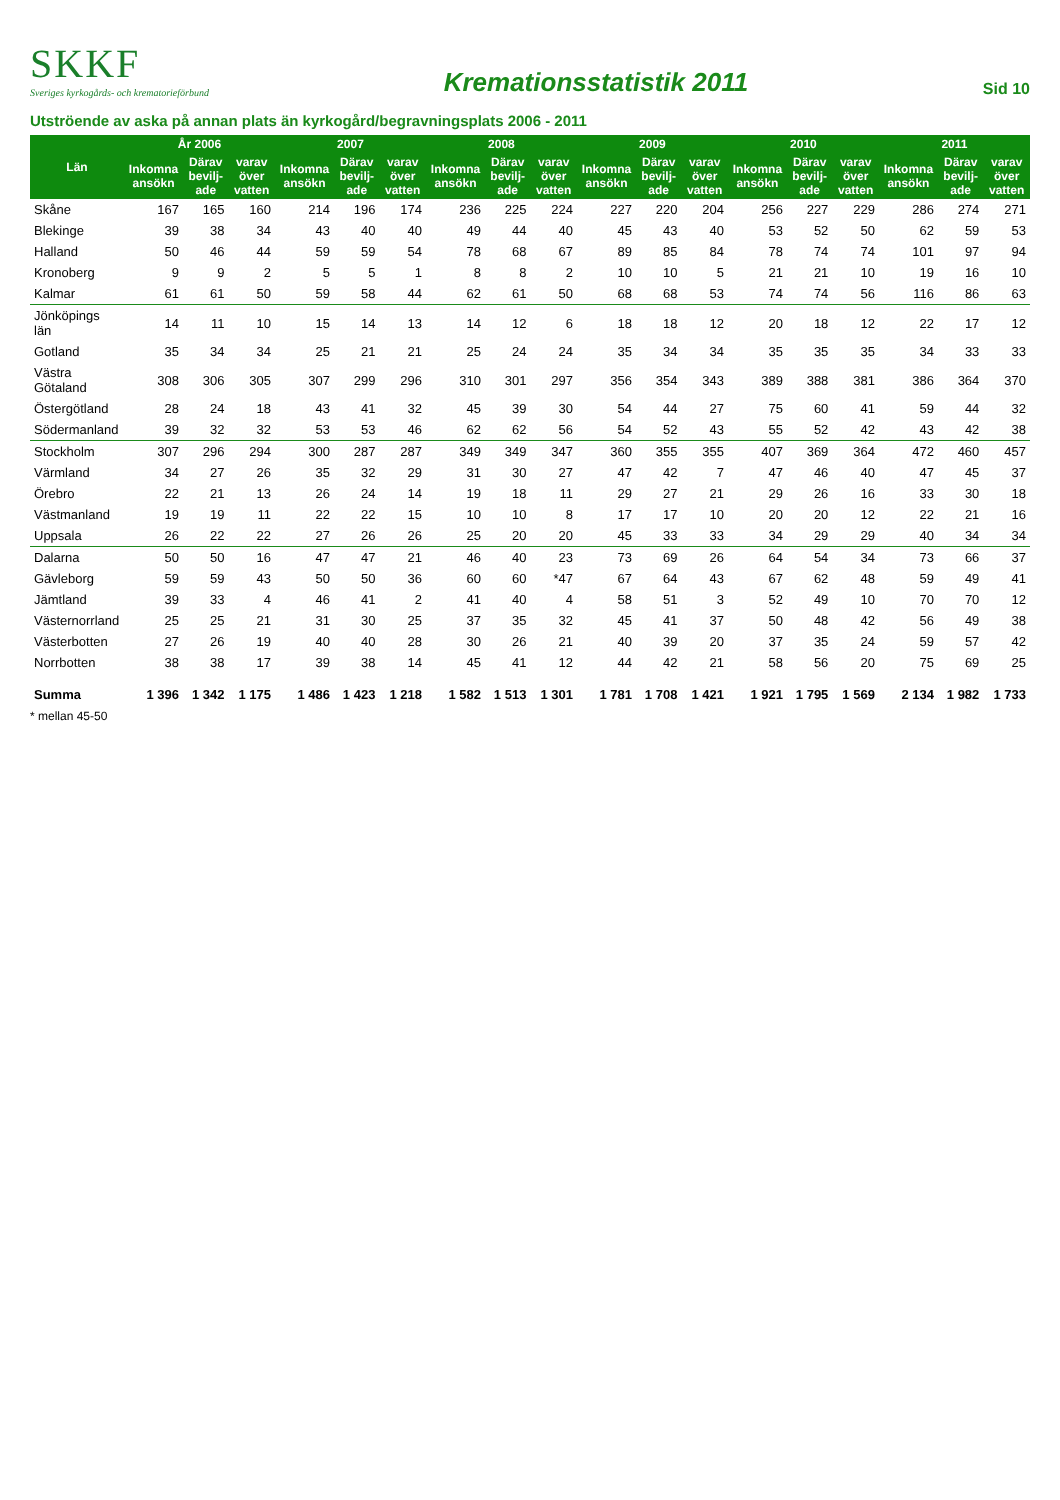SKKF
Sveriges kyrkogårds- och krematorieförbund
Kremationsstatistik 2011
Sid 10
Utströende av aska på annan plats än kyrkogård/begravningsplats 2006 - 2011
| Län | År 2006 | | | 2007 | | | 2008 | | | 2009 | | | 2010 | | | 2011 | | |
| --- | --- | --- | --- | --- | --- | --- | --- | --- | --- | --- | --- | --- | --- | --- | --- | --- | --- | --- |
| | Inkomna ansökn | Därav bevilj-ade | varav över vatten | Inkomna ansökn | Därav bevilj-ade | varav över vatten | Inkomna ansökn | Därav bevilj-ade | varav över vatten | Inkomna ansökn | Därav bevilj-ade | varav över vatten | Inkomna ansökn | Därav bevilj-ade | varav över vatten | Inkomna ansökn | Därav bevilj-ade | varav över vatten |
| Skåne | 167 | 165 | 160 | 214 | 196 | 174 | 236 | 225 | 224 | 227 | 220 | 204 | 256 | 227 | 229 | 286 | 274 | 271 |
| Blekinge | 39 | 38 | 34 | 43 | 40 | 40 | 49 | 44 | 40 | 45 | 43 | 40 | 53 | 52 | 50 | 62 | 59 | 53 |
| Halland | 50 | 46 | 44 | 59 | 59 | 54 | 78 | 68 | 67 | 89 | 85 | 84 | 78 | 74 | 74 | 101 | 97 | 94 |
| Kronoberg | 9 | 9 | 2 | 5 | 5 | 1 | 8 | 8 | 2 | 10 | 10 | 5 | 21 | 21 | 10 | 19 | 16 | 10 |
| Kalmar | 61 | 61 | 50 | 59 | 58 | 44 | 62 | 61 | 50 | 68 | 68 | 53 | 74 | 74 | 56 | 116 | 86 | 63 |
| Jönköpings län | 14 | 11 | 10 | 15 | 14 | 13 | 14 | 12 | 6 | 18 | 18 | 12 | 20 | 18 | 12 | 22 | 17 | 12 |
| Gotland | 35 | 34 | 34 | 25 | 21 | 21 | 25 | 24 | 24 | 35 | 34 | 34 | 35 | 35 | 35 | 34 | 33 | 33 |
| Västra Götaland | 308 | 306 | 305 | 307 | 299 | 296 | 310 | 301 | 297 | 356 | 354 | 343 | 389 | 388 | 381 | 386 | 364 | 370 |
| Östergötland | 28 | 24 | 18 | 43 | 41 | 32 | 45 | 39 | 30 | 54 | 44 | 27 | 75 | 60 | 41 | 59 | 44 | 32 |
| Södermanland | 39 | 32 | 32 | 53 | 53 | 46 | 62 | 62 | 56 | 54 | 52 | 43 | 55 | 52 | 42 | 43 | 42 | 38 |
| Stockholm | 307 | 296 | 294 | 300 | 287 | 287 | 349 | 349 | 347 | 360 | 355 | 355 | 407 | 369 | 364 | 472 | 460 | 457 |
| Värmland | 34 | 27 | 26 | 35 | 32 | 29 | 31 | 30 | 27 | 47 | 42 | 7 | 47 | 46 | 40 | 47 | 45 | 37 |
| Örebro | 22 | 21 | 13 | 26 | 24 | 14 | 19 | 18 | 11 | 29 | 27 | 21 | 29 | 26 | 16 | 33 | 30 | 18 |
| Västmanland | 19 | 19 | 11 | 22 | 22 | 15 | 10 | 10 | 8 | 17 | 17 | 10 | 20 | 20 | 12 | 22 | 21 | 16 |
| Uppsala | 26 | 22 | 22 | 27 | 26 | 26 | 25 | 20 | 20 | 45 | 33 | 33 | 34 | 29 | 29 | 40 | 34 | 34 |
| Dalarna | 50 | 50 | 16 | 47 | 47 | 21 | 46 | 40 | 23 | 73 | 69 | 26 | 64 | 54 | 34 | 73 | 66 | 37 |
| Gävleborg | 59 | 59 | 43 | 50 | 50 | 36 | 60 | 60 | *47 | 67 | 64 | 43 | 67 | 62 | 48 | 59 | 49 | 41 |
| Jämtland | 39 | 33 | 4 | 46 | 41 | 2 | 41 | 40 | 4 | 58 | 51 | 3 | 52 | 49 | 10 | 70 | 70 | 12 |
| Västernorrland | 25 | 25 | 21 | 31 | 30 | 25 | 37 | 35 | 32 | 45 | 41 | 37 | 50 | 48 | 42 | 56 | 49 | 38 |
| Västerbotten | 27 | 26 | 19 | 40 | 40 | 28 | 30 | 26 | 21 | 40 | 39 | 20 | 37 | 35 | 24 | 59 | 57 | 42 |
| Norrbotten | 38 | 38 | 17 | 39 | 38 | 14 | 45 | 41 | 12 | 44 | 42 | 21 | 58 | 56 | 20 | 75 | 69 | 25 |
| Summa | 1 396 | 1 342 | 1 175 | 1 486 | 1 423 | 1 218 | 1 582 | 1 513 | 1 301 | 1 781 | 1 708 | 1 421 | 1 921 | 1 795 | 1 569 | 2 134 | 1 982 | 1 733 |
* mellan 45-50